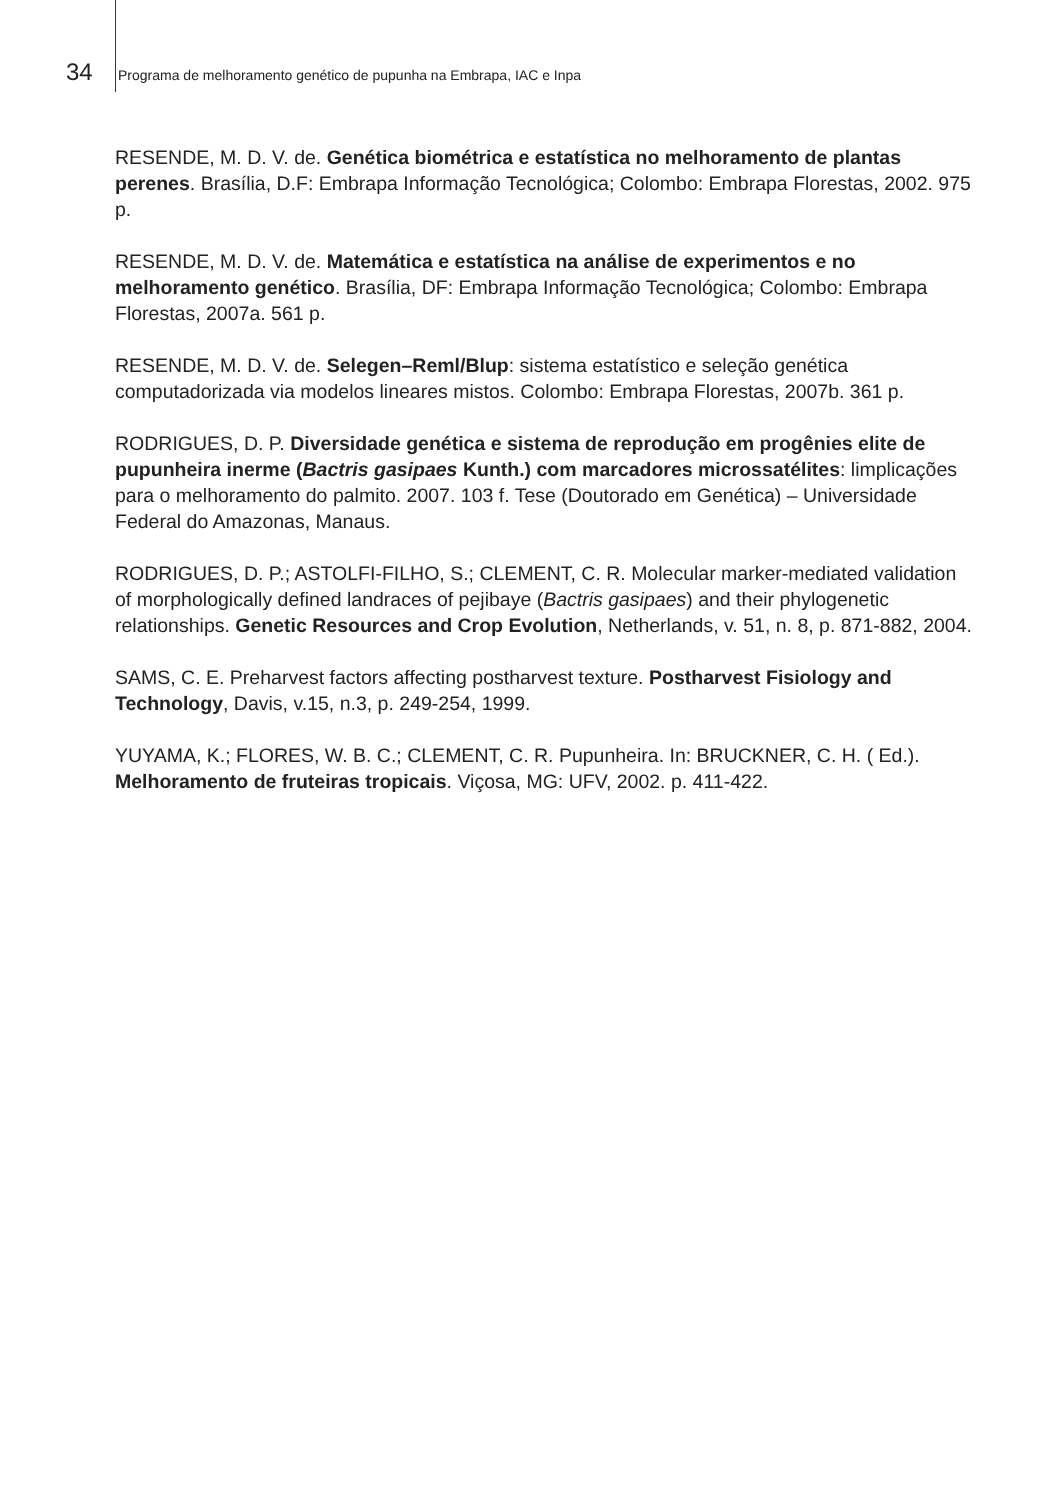34 Programa de melhoramento genético de pupunha na Embrapa, IAC e Inpa
RESENDE, M. D. V. de. Genética biométrica e estatística no melhoramento de plantas perenes. Brasília, D.F: Embrapa Informação Tecnológica; Colombo: Embrapa Florestas, 2002. 975 p.
RESENDE, M. D. V. de. Matemática e estatística na análise de experimentos e no melhoramento genético. Brasília, DF: Embrapa Informação Tecnológica; Colombo: Embrapa Florestas, 2007a. 561 p.
RESENDE, M. D. V. de. Selegen–Reml/Blup: sistema estatístico e seleção genética computadorizada via modelos lineares mistos. Colombo: Embrapa Florestas, 2007b. 361 p.
RODRIGUES, D. P. Diversidade genética e sistema de reprodução em progênies elite de pupunheira inerme (Bactris gasipaes Kunth.) com marcadores microssatélites: limplicações para o melhoramento do palmito. 2007. 103 f. Tese (Doutorado em Genética) – Universidade Federal do Amazonas, Manaus.
RODRIGUES, D. P.; ASTOLFI-FILHO, S.; CLEMENT, C. R. Molecular marker-mediated validation of morphologically defined landraces of pejibaye (Bactris gasipaes) and their phylogenetic relationships. Genetic Resources and Crop Evolution, Netherlands, v. 51, n. 8, p. 871-882, 2004.
SAMS, C. E. Preharvest factors affecting postharvest texture. Postharvest Fisiology and Technology, Davis, v.15, n.3, p. 249-254, 1999.
YUYAMA, K.; FLORES, W. B. C.; CLEMENT, C. R. Pupunheira. In: BRUCKNER, C. H. ( Ed.). Melhoramento de fruteiras tropicais. Viçosa, MG: UFV, 2002. p. 411-422.